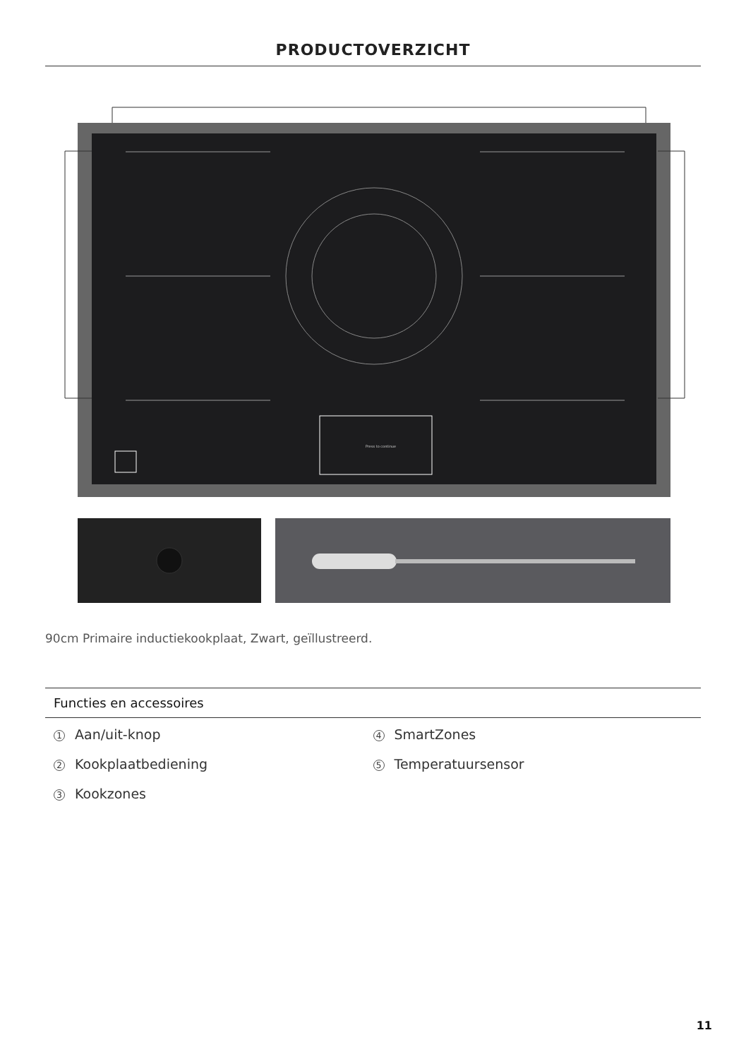PRODUCTOVERZICHT
Press to continue
90cm Primaire inductiekookplaat, Zwart, geïllustreerd.
Functies en accessoires
1 Aan/uit-knop
2 Kookplaatbediening
3 Kookzones
4 SmartZones
5 Temperatuursensor
11